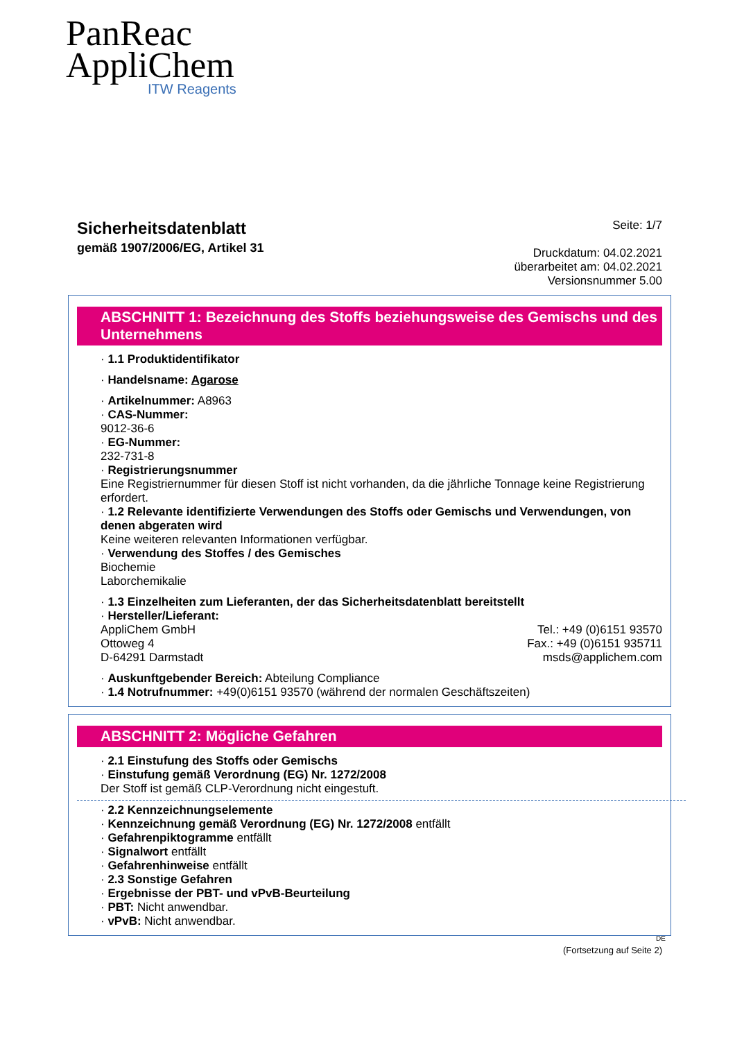PanReac
AppliChem
ITW Reagents
Sicherheitsdatenblatt
gemäß 1907/2006/EG, Artikel 31
Seite: 1/7
Druckdatum: 04.02.2021
überarbeitet am: 04.02.2021
Versionsnummer 5.00
ABSCHNITT 1: Bezeichnung des Stoffs beziehungsweise des Gemischs und des Unternehmens
· 1.1 Produktidentifikator
· Handelsname: Agarose
· Artikelnummer: A8963
· CAS-Nummer:
9012-36-6
· EG-Nummer:
232-731-8
· Registrierungsnummer
Eine Registriernummer für diesen Stoff ist nicht vorhanden, da die jährliche Tonnage keine Registrierung erfordert.
· 1.2 Relevante identifizierte Verwendungen des Stoffs oder Gemischs und Verwendungen, von denen abgeraten wird
Keine weiteren relevanten Informationen verfügbar.
· Verwendung des Stoffes / des Gemisches
Biochemie
Laborchemikalie
· 1.3 Einzelheiten zum Lieferanten, der das Sicherheitsdatenblatt bereitstellt
· Hersteller/Lieferant:
AppliChem GmbH
Ottoweg 4
D-64291 Darmstadt
Tel.: +49 (0)6151 93570
Fax.: +49 (0)6151 935711
msds@applichem.com
· Auskunftgebender Bereich: Abteilung Compliance
· 1.4 Notrufnummer: +49(0)6151 93570 (während der normalen Geschäftszeiten)
ABSCHNITT 2: Mögliche Gefahren
· 2.1 Einstufung des Stoffs oder Gemischs
· Einstufung gemäß Verordnung (EG) Nr. 1272/2008
Der Stoff ist gemäß CLP-Verordnung nicht eingestuft.
· 2.2 Kennzeichnungselemente
· Kennzeichnung gemäß Verordnung (EG) Nr. 1272/2008 entfällt
· Gefahrenpiktogramme entfällt
· Signalwort entfällt
· Gefahrenhinweise entfällt
· 2.3 Sonstige Gefahren
· Ergebnisse der PBT- und vPvB-Beurteilung
· PBT: Nicht anwendbar.
· vPvB: Nicht anwendbar.
DE
(Fortsetzung auf Seite 2)